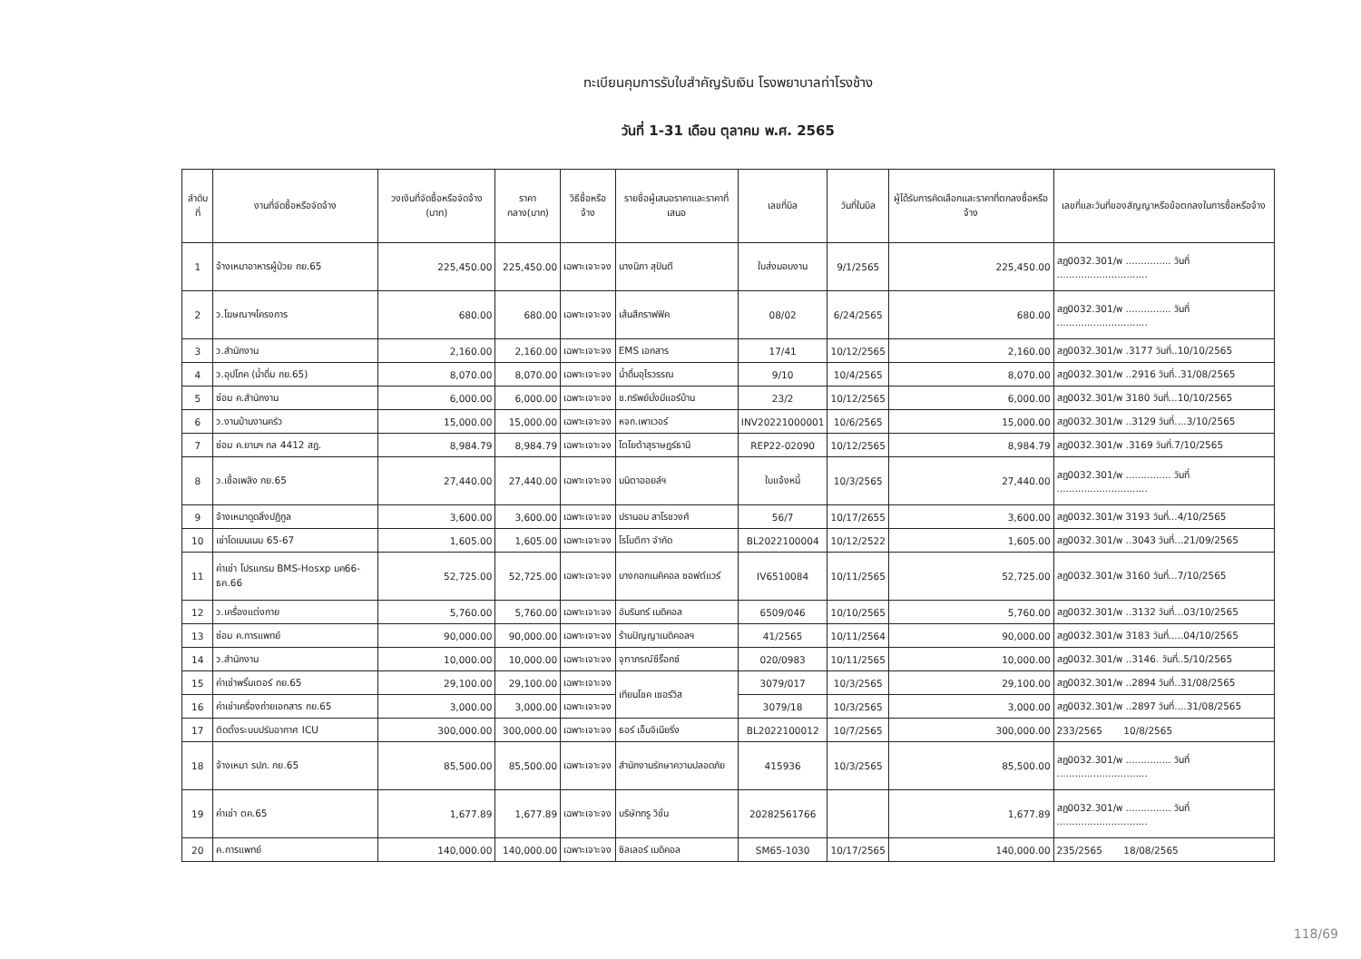ทะเบียนคุมการรับใบสำคัญรับเงิน โรงพยาบาลท่าโรงช้าง
วันที่ 1-31 เดือน ตุลาคม พ.ศ. 2565
| ลำดับที่ | งานที่จัดซื้อหรือจัดจ้าง | วงเงินที่จัดซื้อหรือจัดจ้าง (บาท) | ราคากลาง(บาท) | วิธีซื้อหรือจ้าง | รายชื่อผู้เสนอราคาและราคาที่เสนอ | เลขที่บิล | วันที่ในบิล | ผู้ได้รับการคัดเลือกและราคาที่ตกลงซื้อหรือจ้าง | เลขที่และวันที่ของสัญญาหรือข้อตกลงในการซื้อหรือจ้าง |
| --- | --- | --- | --- | --- | --- | --- | --- | --- | --- |
| 1 | จ้างเหมาอาหารผู้ป่วย กย.65 | 225,450.00 | 225,450.00 | เฉพาะเจาะจง | นางนิภา สุปันตี | ใบส่งมอบงาน | 9/1/2565 | 225,450.00 | สฎ0032.301/พ ............... วันที่ .............................. |
| 2 | ว.โฆษณาฯโครงการ | 680.00 | 680.00 | เฉพาะเจาะจง | เส้นสีกราฟฟิค | 08/02 | 6/24/2565 | 680.00 | สฎ0032.301/พ ............... วันที่ .............................. |
| 3 | ว.สำนักงาน | 2,160.00 | 2,160.00 | เฉพาะเจาะจง | EMS เอกสาร | 17/41 | 10/12/2565 | 2,160.00 | สฎ0032.301/พ .3177 วันที่..10/10/2565 |
| 4 | ว.อุปโภค (น้ำดื่ม กย.65) | 8,070.00 | 8,070.00 | เฉพาะเจาะจง | น้ำดื่มอุไรวรรณ | 9/10 | 10/4/2565 | 8,070.00 | สฎ0032.301/พ ..2916 วันที่..31/08/2565 |
| 5 | ซ่อม ค.สำนักงาน | 6,000.00 | 6,000.00 | เฉพาะเจาะจง | ช.ทรัพย์มั่งมีแอร์บ้าน | 23/2 | 10/12/2565 | 6,000.00 | สฎ0032.301/พ 3180 วันที่...10/10/2565 |
| 6 | ว.งานบ้านงานครัว | 15,000.00 | 15,000.00 | เฉพาะเจาะจง | หจก.เพาเวอร์ | INV20221000001 | 10/6/2565 | 15,000.00 | สฎ0032.301/พ ..3129 วันที่....3/10/2565 |
| 7 | ซ่อม ค.ยานฯ กล 4412 สฎ. | 8,984.79 | 8,984.79 | เฉพาะเจาะจง | โตโยต้าสุราษฎร์ธานี | REP22-02090 | 10/12/2565 | 8,984.79 | สฎ0032.301/พ .3169 วันที่.7/10/2565 |
| 8 | ว.เชื้อเพลิง กย.65 | 27,440.00 | 27,440.00 | เฉพาะเจาะจง | มนิตาออยล์ฯ | ใบแจ้งหนี้ | 10/3/2565 | 27,440.00 | สฎ0032.301/พ ............... วันที่ .............................. |
| 9 | จ้างเหมาดูดสิ่งปฏิกูล | 3,600.00 | 3,600.00 | เฉพาะเจาะจง | ปรานอม สาโรชวงศ์ | 56/7 | 10/17/2655 | 3,600.00 | สฎ0032.301/พ 3193 วันที่...4/10/2565 |
| 10 | เช่าโดเมนเนม 65-67 | 1,605.00 | 1,605.00 | เฉพาะเจาะจง | โรโบติกา จำกัด | BL2022100004 | 10/12/2522 | 1,605.00 | สฎ0032.301/พ ..3043 วันที่...21/09/2565 |
| 11 | ค่าเช่า โปรแกรม BMS-Hosxp มค66-ธค.66 | 52,725.00 | 52,725.00 | เฉพาะเจาะจง | บางกอกเมคิคอล ซอฟต์แวร์ | IV6510084 | 10/11/2565 | 52,725.00 | สฎ0032.301/พ 3160 วันที่...7/10/2565 |
| 12 | ว.เครื่องแต่งกาย | 5,760.00 | 5,760.00 | เฉพาะเจาะจง | อัมรินทร์ เมดิคอล | 6509/046 | 10/10/2565 | 5,760.00 | สฎ0032.301/พ ..3132 วันที่...03/10/2565 |
| 13 | ซ่อม ค.การแพทย์ | 90,000.00 | 90,000.00 | เฉพาะเจาะจง | ร้านปัญญาเมดิคอลฯ | 41/2565 | 10/11/2564 | 90,000.00 | สฎ0032.301/พ 3183 วันที่.....04/10/2565 |
| 14 | ว.สำนักงาน | 10,000.00 | 10,000.00 | เฉพาะเจาะจง | จุฑาภรณ์ซีร็อกซ์ | 020/0983 | 10/11/2565 | 10,000.00 | สฎ0032.301/พ ..3146. วันที่..5/10/2565 |
| 15 | ค่าเช่าพริ้นเตอร์ กย.65 | 29,100.00 | 29,100.00 | เฉพาะเจาะจง | เทียนโชค เซอร์วิส | 3079/017 | 10/3/2565 | 29,100.00 | สฎ0032.301/พ ..2894 วันที่..31/08/2565 |
| 16 | ค่าเช่าเครื่องถ่ายเอกสาร กย.65 | 3,000.00 | 3,000.00 | เฉพาะเจาะจง | | 3079/18 | 10/3/2565 | 3,000.00 | สฎ0032.301/พ ..2897 วันที่....31/08/2565 |
| 17 | ติดตั้งระบบปรับอากาศ ICU | 300,000.00 | 300,000.00 | เฉพาะเจาะจง | ธอร์ เอ็นจิเนียริ่ง | BL2022100012 | 10/7/2565 | 300,000.00 | 233/2565 10/8/2565 |
| 18 | จ้างเหมา รปภ. กย.65 | 85,500.00 | 85,500.00 | เฉพาะเจาะจง | สำนักงานรักษาความปลอดภัย | 415936 | 10/3/2565 | 85,500.00 | สฎ0032.301/พ ............... วันที่ .............................. |
| 19 | ค่าเช่า ตค.65 | 1,677.89 | 1,677.89 | เฉพาะเจาะจง | บริษัททรู วิชั่น | 20282561766 | | 1,677.89 | สฎ0032.301/พ ............... วันที่ .............................. |
| 20 | ค.การแพทย์ | 140,000.00 | 140,000.00 | เฉพาะเจาะจง | ซิลเลอร์ เมดิคอล | SM65-1030 | 10/17/2565 | 140,000.00 | 235/2565 18/08/2565 |
118/69